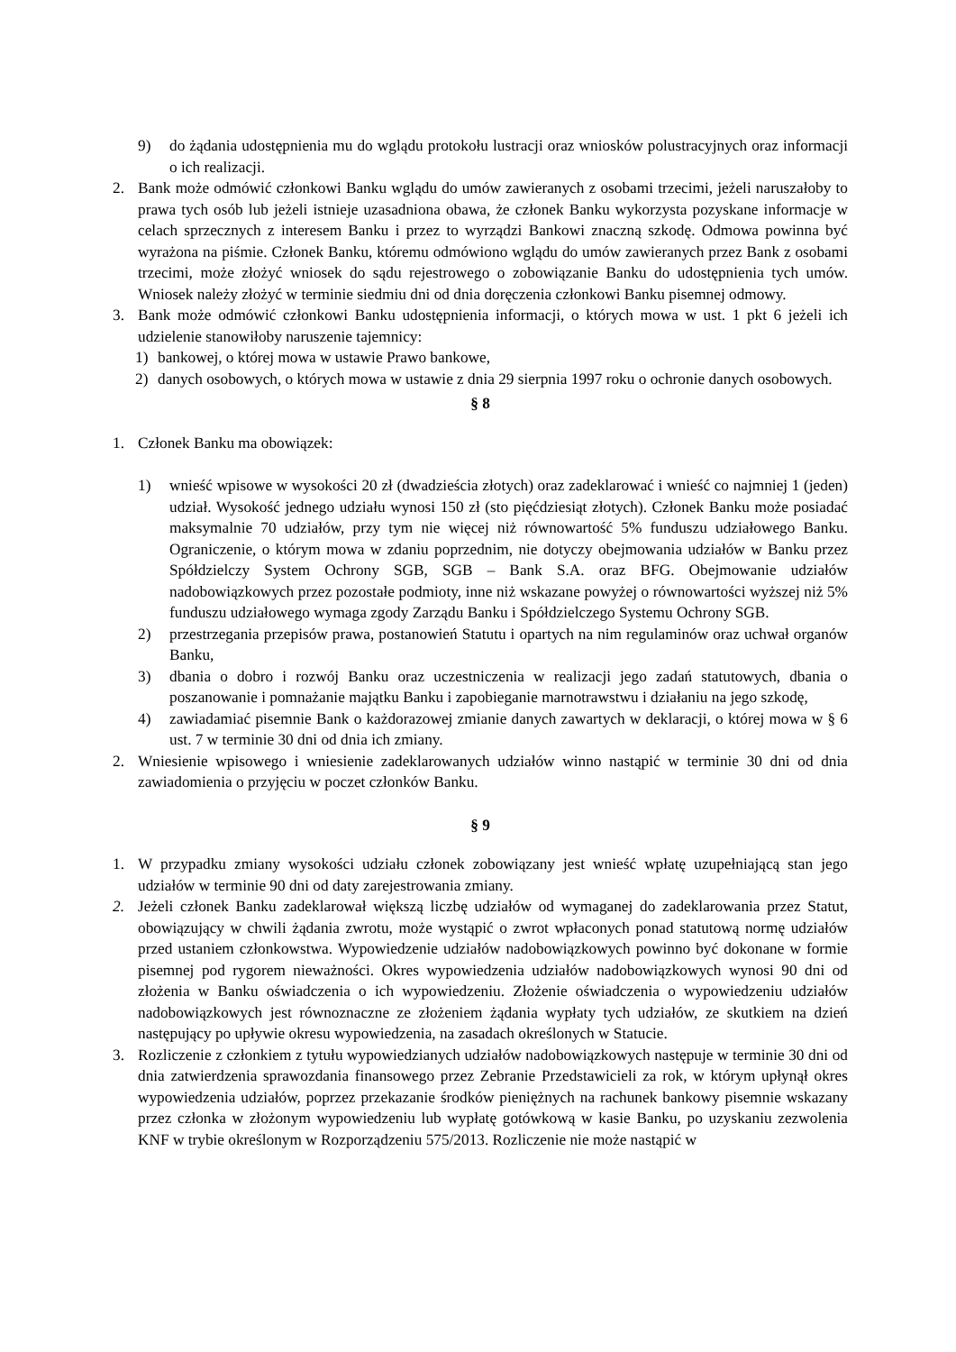9) do żądania udostępnienia mu do wglądu protokołu lustracji oraz wniosków polustracyjnych oraz informacji o ich realizacji.
2. Bank może odmówić członkowi Banku wglądu do umów zawieranych z osobami trzecimi, jeżeli naruszałoby to prawa tych osób lub jeżeli istnieje uzasadniona obawa, że członek Banku wykorzysta pozyskane informacje w celach sprzecznych z interesem Banku i przez to wyrządzi Bankowi znaczną szkodę. Odmowa powinna być wyrażona na piśmie. Członek Banku, któremu odmówiono wglądu do umów zawieranych przez Bank z osobami trzecimi, może złożyć wniosek do sądu rejestrowego o zobowiązanie Banku do udostępnienia tych umów. Wniosek należy złożyć w terminie siedmiu dni od dnia doręczenia członkowi Banku pisemnej odmowy.
3. Bank może odmówić członkowi Banku udostępnienia informacji, o których mowa w ust. 1 pkt 6 jeżeli ich udzielenie stanowiłoby naruszenie tajemnicy:
1) bankowej, o której mowa w ustawie Prawo bankowe,
2) danych osobowych, o których mowa w ustawie z dnia 29 sierpnia 1997 roku o ochronie danych osobowych.
§ 8
1. Członek Banku ma obowiązek:
1) wnieść wpisowe w wysokości 20 zł (dwadzieścia złotych) oraz zadeklarować i wnieść co najmniej 1 (jeden) udział. Wysokość jednego udziału wynosi 150 zł (sto pięćdziesiąt złotych). Członek Banku może posiadać maksymalnie 70 udziałów, przy tym nie więcej niż równowartość 5% funduszu udziałowego Banku. Ograniczenie, o którym mowa w zdaniu poprzednim, nie dotyczy obejmowania udziałów w Banku przez Spółdzielczy System Ochrony SGB, SGB – Bank S.A. oraz BFG. Obejmowanie udziałów nadobowiązkowych przez pozostałe podmioty, inne niż wskazane powyżej o równowartości wyższej niż 5% funduszu udziałowego wymaga zgody Zarządu Banku i Spółdzielczego Systemu Ochrony SGB.
2) przestrzegania przepisów prawa, postanowień Statutu i opartych na nim regulaminów oraz uchwał organów Banku,
3) dbania o dobro i rozwój Banku oraz uczestniczenia w realizacji jego zadań statutowych, dbania o poszanowanie i pomnażanie majątku Banku i zapobieganie marnotrawstwu i działaniu na jego szkodę,
4) zawiadamiać pisemnie Bank o każdorazowej zmianie danych zawartych w deklaracji, o której mowa w § 6 ust. 7 w terminie 30 dni od dnia ich zmiany.
2. Wniesienie wpisowego i wniesienie zadeklarowanych udziałów winno nastąpić w terminie 30 dni od dnia zawiadomienia o przyjęciu w poczet członków Banku.
§ 9
1. W przypadku zmiany wysokości udziału członek zobowiązany jest wnieść wpłatę uzupełniającą stan jego udziałów w terminie 90 dni od daty zarejestrowania zmiany.
2. Jeżeli członek Banku zadeklarował większą liczbę udziałów od wymaganej do zadeklarowania przez Statut, obowiązujący w chwili żądania zwrotu, może wystąpić o zwrot wpłaconych ponad statutową normę udziałów przed ustaniem członkowstwa. Wypowiedzenie udziałów nadobowiązkowych powinno być dokonane w formie pisemnej pod rygorem nieważności. Okres wypowiedzenia udziałów nadobowiązkowych wynosi 90 dni od złożenia w Banku oświadczenia o ich wypowiedzeniu. Złożenie oświadczenia o wypowiedzeniu udziałów nadobowiązkowych jest równoznaczne ze złożeniem żądania wypłaty tych udziałów, ze skutkiem na dzień następujący po upływie okresu wypowiedzenia, na zasadach określonych w Statucie.
3. Rozliczenie z członkiem z tytułu wypowiedzianych udziałów nadobowiązkowych następuje w terminie 30 dni od dnia zatwierdzenia sprawozdania finansowego przez Zebranie Przedstawicieli za rok, w którym upłynął okres wypowiedzenia udziałów, poprzez przekazanie środków pieniężnych na rachunek bankowy pisemnie wskazany przez członka w złożonym wypowiedzeniu lub wypłatę gotówkową w kasie Banku, po uzyskaniu zezwolenia KNF w trybie określonym w Rozporządzeniu 575/2013. Rozliczenie nie może nastąpić w